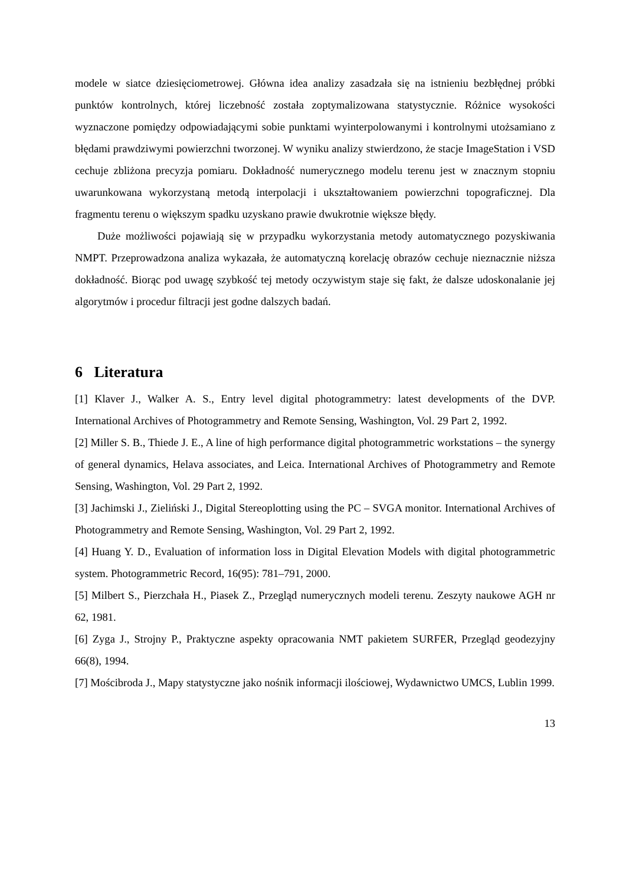modele w siatce dziesięciometrowej. Główna idea analizy zasadzała się na istnieniu bezbłędnej próbki punktów kontrolnych, której liczebność została zoptymalizowana statystycznie. Różnice wysokości wyznaczone pomiędzy odpowiadającymi sobie punktami wyinterpolowanymi i kontrolnymi utożsamiano z błędami prawdziwymi powierzchni tworzonej. W wyniku analizy stwierdzono, że stacje ImageStation i VSD cechuje zbliżona precyzja pomiaru. Dokładność numerycznego modelu terenu jest w znacznym stopniu uwarunkowana wykorzystaną metodą interpolacji i ukształtowaniem powierzchni topograficznej. Dla fragmentu terenu o większym spadku uzyskano prawie dwukrotnie większe błędy.
Duże możliwości pojawiają się w przypadku wykorzystania metody automatycznego pozyskiwania NMPT. Przeprowadzona analiza wykazała, że automatyczną korelację obrazów cechuje nieznacznie niższa dokładność. Biorąc pod uwagę szybkość tej metody oczywistym staje się fakt, że dalsze udoskonalanie jej algorytmów i procedur filtracji jest godne dalszych badań.
6 Literatura
[1] Klaver J., Walker A. S., Entry level digital photogrammetry: latest developments of the DVP. International Archives of Photogrammetry and Remote Sensing, Washington, Vol. 29 Part 2, 1992.
[2] Miller S. B., Thiede J. E., A line of high performance digital photogrammetric workstations – the synergy of general dynamics, Helava associates, and Leica. International Archives of Photogrammetry and Remote Sensing, Washington, Vol. 29 Part 2, 1992.
[3] Jachimski J., Zieliński J., Digital Stereoplotting using the PC – SVGA monitor. International Archives of Photogrammetry and Remote Sensing, Washington, Vol. 29 Part 2, 1992.
[4] Huang Y. D., Evaluation of information loss in Digital Elevation Models with digital photogrammetric system. Photogrammetric Record, 16(95): 781–791, 2000.
[5] Milbert S., Pierzchała H., Piasek Z., Przegląd numerycznych modeli terenu. Zeszyty naukowe AGH nr 62, 1981.
[6] Zyga J., Strojny P., Praktyczne aspekty opracowania NMT pakietem SURFER, Przegląd geodezyjny 66(8), 1994.
[7] Mościbroda J., Mapy statystyczne jako nośnik informacji ilościowej, Wydawnictwo UMCS, Lublin 1999.
13